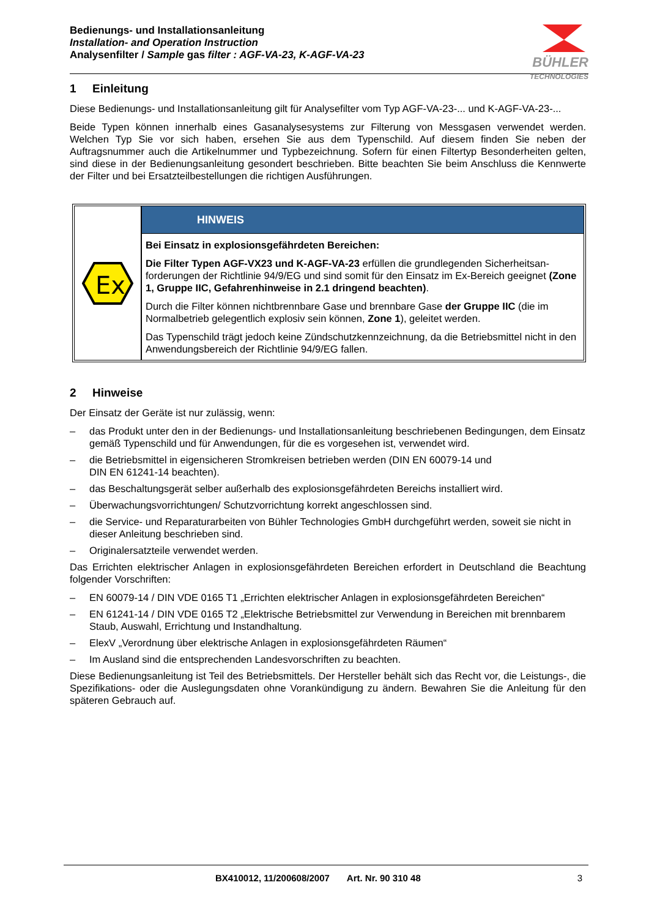Bedienungs- und Installationsanleitung
Installation- and Operation Instruction
Analysenfilter / Sample gas filter : AGF-VA-23, K-AGF-VA-23
BÜHLER
TECHNOLOGIES
1 Einleitung
Diese Bedienungs- und Installationsanleitung gilt für Analysefilter vom Typ AGF-VA-23-... und K-AGF-VA-23-...
Beide Typen können innerhalb eines Gasanalysesystems zur Filterung von Messgasen verwendet werden. Welchen Typ Sie vor sich haben, ersehen Sie aus dem Typenschild. Auf diesem finden Sie neben der Auftragsnummer auch die Artikelnummer und Typbezeichnung. Sofern für einen Filtertyp Besonderheiten gelten, sind diese in der Bedienungsanleitung gesondert beschrieben. Bitte beachten Sie beim Anschluss die Kennwerte der Filter und bei Ersatzteilbestellungen die richtigen Ausführungen.
Ex
HINWEIS
Bei Einsatz in explosionsgefährdeten Bereichen:
Die Filter Typen AGF-VX23 und K-AGF-VA-23 erfüllen die grundlegenden Sicherheitsan­forderungen der Richtlinie 94/9/EG und sind somit für den Einsatz im Ex-Bereich geeignet (Zone 1, Gruppe IIC, Gefahrenhinweise in 2.1 dringend beachten).
Durch die Filter können nichtbrennbare Gase und brennbare Gase der Gruppe IIC (die im Normalbetrieb gelegentlich explosiv sein können, Zone 1), geleitet werden.
Das Typenschild trägt jedoch keine Zündschutzkennzeichnung, da die Betriebsmittel nicht in den Anwendungsbereich der Richtlinie 94/9/EG fallen.
2 Hinweise
Der Einsatz der Geräte ist nur zulässig, wenn:
– das Produkt unter den in der Bedienungs- und Installationsanleitung beschriebenen Bedingungen, dem Einsatz gemäß Typenschild und für Anwendungen, für die es vorgesehen ist, verwendet wird.
– die Betriebsmittel in eigensicheren Stromkreisen betrieben werden (DIN EN 60079-14 und
DIN EN 61241-14 beachten).
– das Beschaltungsgerät selber außerhalb des explosionsgefährdeten Bereichs installiert wird.
– Überwachungsvorrichtungen/ Schutzvorrichtung korrekt angeschlossen sind.
– die Service- und Reparaturarbeiten von Bühler Technologies GmbH durchgeführt werden, soweit sie nicht in dieser Anleitung beschrieben sind.
– Originalersatzteile verwendet werden.
Das Errichten elektrischer Anlagen in explosionsgefährdeten Bereichen erfordert in Deutschland die Beachtung folgender Vorschriften:
– EN 60079-14 / DIN VDE 0165 T1 „Errichten elektrischer Anlagen in explosionsgefährdeten Bereichen“
– EN 61241-14 / DIN VDE 0165 T2 „Elektrische Betriebsmittel zur Verwendung in Bereichen mit brennbarem Staub, Auswahl, Errichtung und Instandhaltung.
– ElexV „Verordnung über elektrische Anlagen in explosionsgefährdeten Räumen“
– Im Ausland sind die entsprechenden Landesvorschriften zu beachten.
Diese Bedienungsanleitung ist Teil des Betriebsmittels. Der Hersteller behält sich das Recht vor, die Leistungs-, die Spezifikations- oder die Auslegungsdaten ohne Vorankündigung zu ändern. Bewahren Sie die Anleitung für den späteren Gebrauch auf.
BX410012, 11/200608/2007 Art. Nr. 90 310 48 3